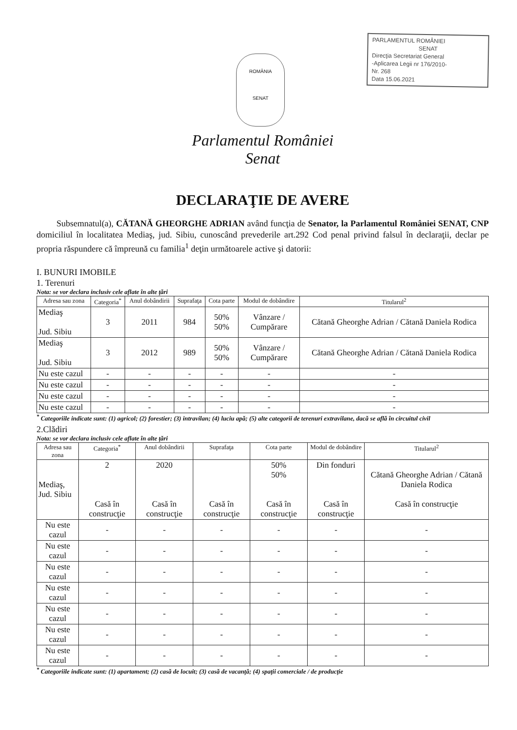ROMÂNIA
SENAT
PARLAMENTUL ROMÂNIEI
SENAT
Direcţia Secretariat General
-Aplicarea Legii nr 176/2010-
Nr. 268
Data 15.06.2021
Parlamentul României
Senat
DECLARAŢIE DE AVERE
Subsemnatul(a), CĂTANĂ GHEORGHE ADRIAN având funcţia de Senator, la Parlamentul României SENAT, CNP domiciliul în localitatea Mediaş, jud. Sibiu, cunoscând prevederile art.292 Cod penal privind falsul în declaraţii, declar pe propria răspundere că împreună cu familia<sup>1</sup> deţin următoarele active şi datorii:
I. BUNURI IMOBILE
1. Terenuri
Nota: se vor declara inclusiv cele aflate în alte ţări
| Adresa sau zona | Categoria<sup>*</sup> | Anul dobândirii | Suprafaţa | Cota parte | Modul de dobândire | Titularul<sup>2</sup> |
| --- | --- | --- | --- | --- | --- | --- |
| Mediaş Jud. Sibiu | 3 | 2011 | 984 | 50% 50% | Vânzare / Cumpărare | Cătană Gheorghe Adrian / Cătană Daniela Rodica |
| Mediaş Jud. Sibiu | 3 | 2012 | 989 | 50% 50% | Vânzare / Cumpărare | Cătană Gheorghe Adrian / Cătană Daniela Rodica |
| Nu este cazul | - | - | - | - | - | - |
| Nu este cazul | - | - | - | - | - | - |
| Nu este cazul | - | - | - | - | - | - |
| Nu este cazul | - | - | - | - | - | - |
<sup>*</sup> Categoriile indicate sunt: (1) agricol; (2) forestier; (3) intravilan; (4) luciu apă; (5) alte categorii de terenuri extravilane, dacă se află în circuitul civil
2.Clădiri
Nota: se vor declara inclusiv cele aflate în alte ţări
| Adresa sau zona | Categoria<sup>*</sup> | Anul dobândirii | Suprafaţa | Cota parte | Modul de dobândire | Titularul<sup>2</sup> |
| --- | --- | --- | --- | --- | --- | --- |
| Mediaş, Jud. Sibiu | 2 Casă în construcţie | 2020 Casă în construcţie | Casă în construcţie | 50% 50% Casă în construcţie | Din fonduri Casă în construcţie | Cătană Gheorghe Adrian / Cătană Daniela Rodica Casă în construcţie |
| Nu este cazul | - | - | - | - | - | - |
| Nu este cazul | - | - | - | - | - | - |
| Nu este cazul | - | - | - | - | - | - |
| Nu este cazul | - | - | - | - | - | - |
| Nu este cazul | - | - | - | - | - | - |
| Nu este cazul | - | - | - | - | - | - |
| Nu este cazul | - | - | - | - | - | - |
<sup>*</sup> Categoriile indicate sunt: (1) apartament; (2) casă de locuit; (3) casă de vacanţă; (4) spaţii comerciale / de producţie